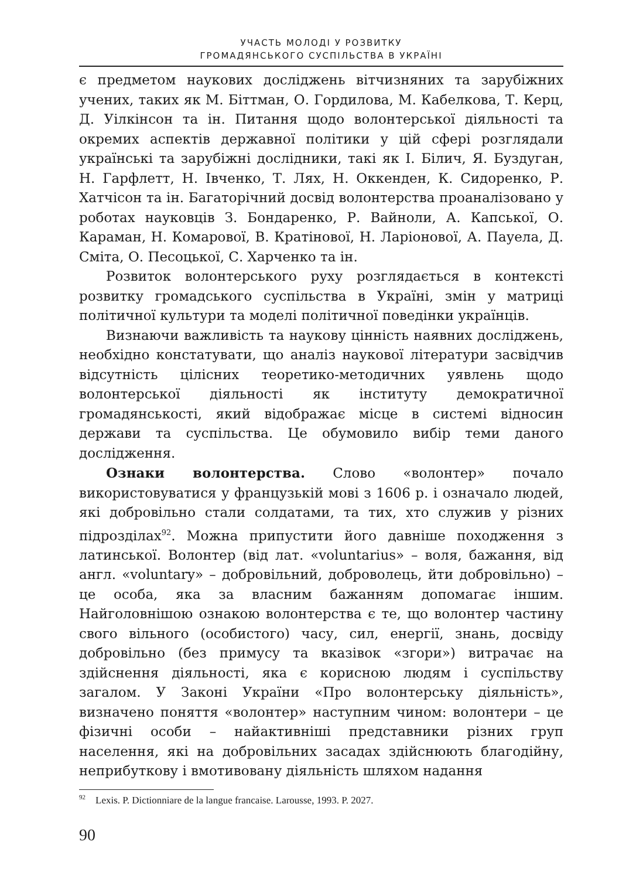УЧАСТЬ МОЛОДІ У РОЗВИТКУ
ГРОМАДЯНСЬКОГО СУСПІЛЬСТВА В УКРАЇНІ
є предметом наукових досліджень вітчизняних та зарубіжних учених, таких як М. Біттман, О. Гордилова, М. Кабелкова, Т. Керц, Д. Уілкінсон та ін. Питання щодо волонтерської діяльності та окремих аспектів державної політики у цій сфері розглядали українські та зарубіжні дослідники, такі як І. Білич, Я. Буздуган, Н. Гарфлетт, Н. Івченко, Т. Лях, Н. Оккенден, К. Сидоренко, Р. Хатчісон та ін. Багаторічний досвід волонтерства проаналізовано у роботах науковців З. Бондаренко, Р. Вайноли, А. Капської, О. Караман, Н. Комарової, В. Кратінової, Н. Ларіонової, А. Пауела, Д. Сміта, О. Песоцької, С. Харченко та ін.
Розвиток волонтерського руху розглядається в контексті розвитку громадського суспільства в Україні, змін у матриці політичної культури та моделі політичної поведінки українців.
Визнаючи важливість та наукову цінність наявних досліджень, необхідно констатувати, що аналіз наукової літератури засвідчив відсутність цілісних теоретико-методичних уявлень щодо волонтерської діяльності як інституту демократичної громадянськості, який відображає місце в системі відносин держави та суспільства. Це обумовило вибір теми даного дослідження.
Ознаки волонтерства. Слово «волонтер» почало використовуватися у французькій мові з 1606 р. і означало людей, які добровільно стали солдатами, та тих, хто служив у різних підрозділах<sup>92</sup>. Можна припустити його давніше походження з латинської. Волонтер (від лат. «voluntarius» – воля, бажання, від англ. «voluntary» – добровільний, доброволець, йти добровільно) – це особа, яка за власним бажанням допомагає іншим. Найголовнішою ознакою волонтерства є те, що волонтер частину свого вільного (особистого) часу, сил, енергії, знань, досвіду добровільно (без примусу та вказівок «згори») витрачає на здійснення діяльності, яка є корисною людям і суспільству загалом. У Законі України «Про волонтерську діяльність», визначено поняття «волонтер» наступним чином: волонтери – це фізичні особи – найактивніші представники різних груп населення, які на добровільних засадах здійснюють благодійну, неприбуткову і вмотивовану діяльність шляхом надання
<sup>92</sup> Lexis. P. Dictionniare de la langue francaise. Larousse, 1993. P. 2027.
90